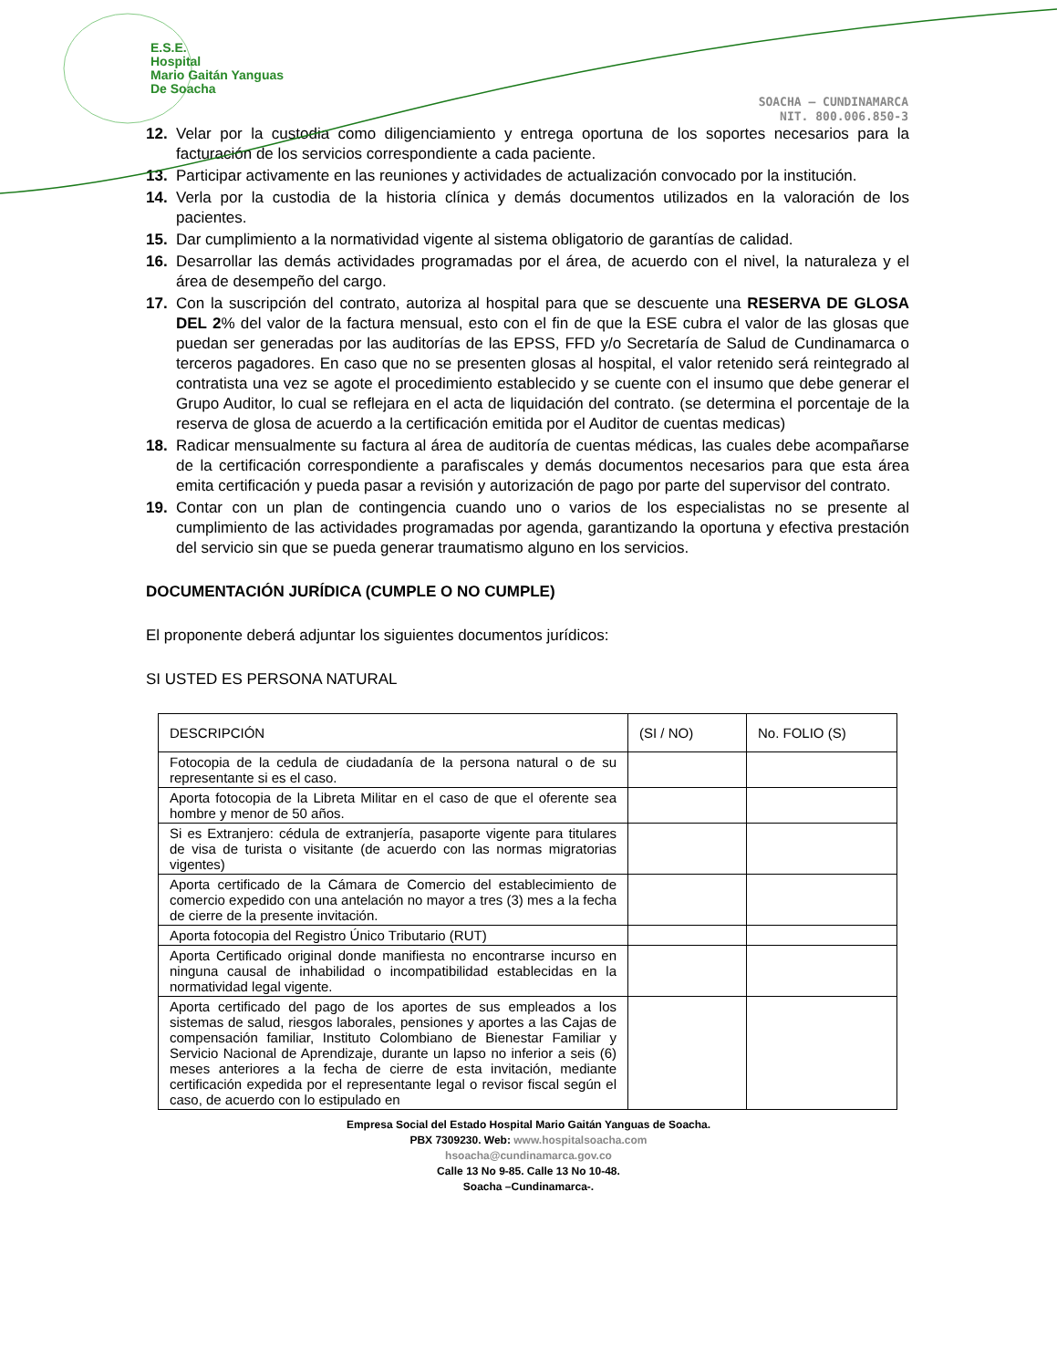E.S.E.
Hospital
Mario Gaitán Yanguas
De Soacha
SOACHA – CUNDINAMARCA
NIT. 800.006.850-3
12. Velar por la custodia como diligenciamiento y entrega oportuna de los soportes necesarios para la facturación de los servicios correspondiente a cada paciente.
13. Participar activamente en las reuniones y actividades de actualización convocado por la institución.
14. Verla por la custodia de la historia clínica y demás documentos utilizados en la valoración de los pacientes.
15. Dar cumplimiento a la normatividad vigente al sistema obligatorio de garantías de calidad.
16. Desarrollar las demás actividades programadas por el área, de acuerdo con el nivel, la naturaleza y el área de desempeño del cargo.
17. Con la suscripción del contrato, autoriza al hospital para que se descuente una RESERVA DE GLOSA DEL 2% del valor de la factura mensual, esto con el fin de que la ESE cubra el valor de las glosas que puedan ser generadas por las auditorías de las EPSS, FFD y/o Secretaría de Salud de Cundinamarca o terceros pagadores. En caso que no se presenten glosas al hospital, el valor retenido será reintegrado al contratista una vez se agote el procedimiento establecido y se cuente con el insumo que debe generar el Grupo Auditor, lo cual se reflejara en el acta de liquidación del contrato. (se determina el porcentaje de la reserva de glosa de acuerdo a la certificación emitida por el Auditor de cuentas medicas)
18. Radicar mensualmente su factura al área de auditoría de cuentas médicas, las cuales debe acompañarse de la certificación correspondiente a parafiscales y demás documentos necesarios para que esta área emita certificación y pueda pasar a revisión y autorización de pago por parte del supervisor del contrato.
19. Contar con un plan de contingencia cuando uno o varios de los especialistas no se presente al cumplimiento de las actividades programadas por agenda, garantizando la oportuna y efectiva prestación del servicio sin que se pueda generar traumatismo alguno en los servicios.
DOCUMENTACIÓN JURÍDICA (CUMPLE O NO CUMPLE)
El proponente deberá adjuntar los siguientes documentos jurídicos:
SI USTED ES PERSONA NATURAL
| DESCRIPCIÓN | (SI / NO) | No. FOLIO (S) |
| Fotocopia de la cedula de ciudadanía de la persona natural o de su representante si es el caso. | | |
| Aporta fotocopia de la Libreta Militar en el caso de que el oferente sea hombre y menor de 50 años. | | |
| Si es Extranjero: cédula de extranjería, pasaporte vigente para titulares de visa de turista o visitante (de acuerdo con las normas migratorias vigentes) | | |
| Aporta certificado de la Cámara de Comercio del establecimiento de comercio expedido con una antelación no mayor a tres (3) mes a la fecha de cierre de la presente invitación. | | |
| Aporta fotocopia del Registro Único Tributario (RUT) | | |
| Aporta Certificado original donde manifiesta no encontrarse incurso en ninguna causal de inhabilidad o incompatibilidad establecidas en la normatividad legal vigente. | | |
| Aporta certificado del pago de los aportes de sus empleados a los sistemas de salud, riesgos laborales, pensiones y aportes a las Cajas de compensación familiar, Instituto Colombiano de Bienestar Familiar y Servicio Nacional de Aprendizaje, durante un lapso no inferior a seis (6) meses anteriores a la fecha de cierre de esta invitación, mediante certificación expedida por el representante legal o revisor fiscal según el caso, de acuerdo con lo estipulado en | | |
Empresa Social del Estado Hospital Mario Gaitán Yanguas de Soacha.
PBX 7309230. Web: www.hospitalsoacha.com
hsoacha@cundinamarca.gov.co
Calle 13 No 9-85. Calle 13 No 10-48.
Soacha –Cundinamarca-.